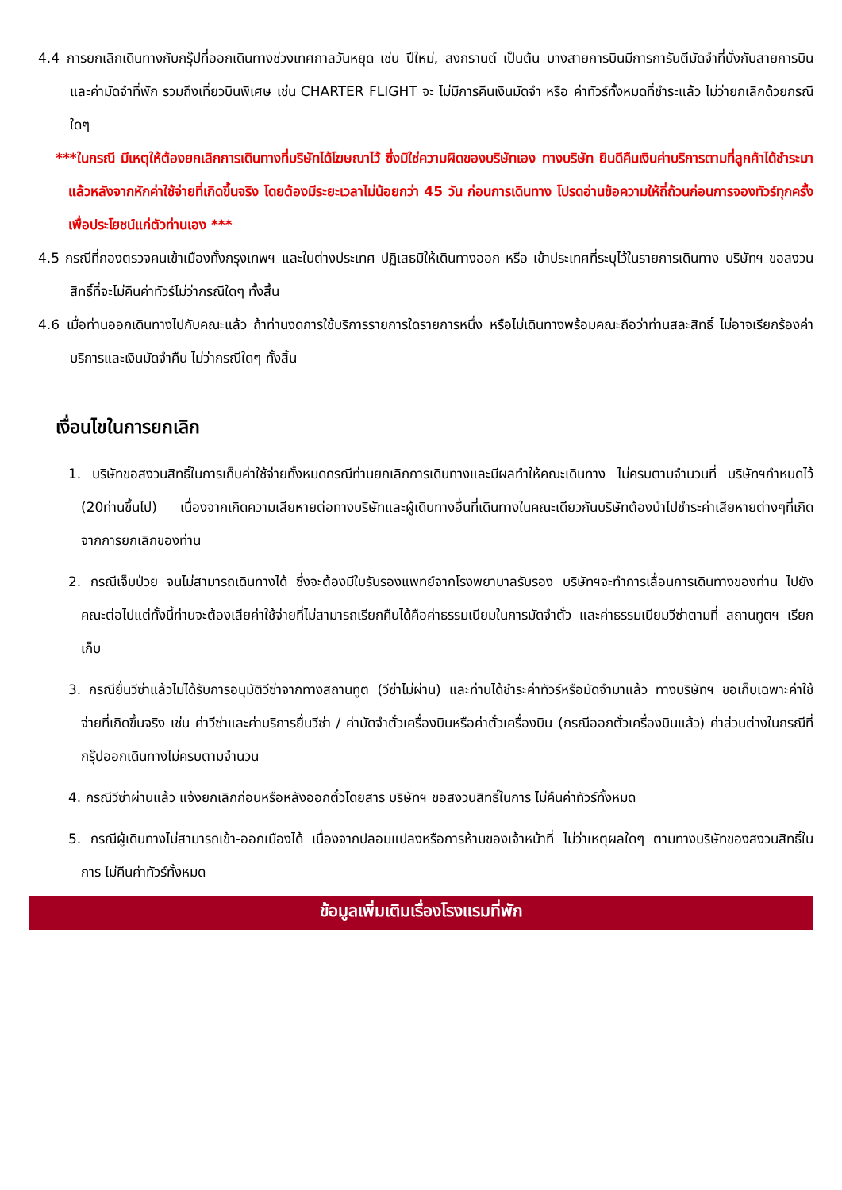4.4 การยกเลิกเดินทางกับกรุ๊ปที่ออกเดินทางช่วงเทศกาลวันหยุด เช่น ปีใหม่, สงกรานต์ เป็นต้น บางสายการบินมีการการันตีมัดจำที่นั่งกับสายการบินและค่ามัดจำที่พัก รวมถึงเที่ยวบินพิเศษ เช่น CHARTER FLIGHT จะ ไม่มีการคืนเงินมัดจำ หรือ ค่าทัวร์ทั้งหมดที่ชำระแล้ว ไม่ว่ายกเลิกด้วยกรณีใดๆ
***ในกรณี มีเหตุให้ต้องยกเลิกการเดินทางที่บริษัทได้โฆษณาไว้ ซึ่งมิใช่ความผิดของบริษัทเอง ทางบริษัท ยินดีคืนเงินค่าบริการตามที่ลูกค้าได้ชำระมาแล้วหลังจากหักค่าใช้จ่ายที่เกิดขึ้นจริง โดยต้องมีระยะเวลาไม่น้อยกว่า 45 วัน ก่อนการเดินทาง โปรดอ่านข้อความให้ถี่ถ้วนก่อนการจองทัวร์ทุกครั้ง เพื่อประโยชน์แก่ตัวท่านเอง ***
4.5 กรณีที่กองตรวจคนเข้าเมืองทั้งกรุงเทพฯ และในต่างประเทศ ปฏิเสธมิให้เดินทางออก หรือ เข้าประเทศที่ระบุไว้ในรายการเดินทาง บริษัทฯ ขอสงวนสิทธิ์ที่จะไม่คืนค่าทัวร์ไม่ว่ากรณีใดๆ ทั้งสิ้น
4.6 เมื่อท่านออกเดินทางไปกับคณะแล้ว ถ้าท่านงดการใช้บริการรายการใดรายการหนึ่ง หรือไม่เดินทางพร้อมคณะถือว่าท่านสละสิทธิ์ ไม่อาจเรียกร้องค่าบริการและเงินมัดจำคืน ไม่ว่ากรณีใดๆ ทั้งสิ้น
เงื่อนไขในการยกเลิก
1. บริษัทขอสงวนสิทธิ์ในการเก็บค่าใช้จ่ายทั้งหมดกรณีท่านยกเลิกการเดินทางและมีผลทำให้คณะเดินทาง ไม่ครบตามจำนวนที่ บริษัทฯกำหนดไว้ (20ท่านขึ้นไป) เนื่องจากเกิดความเสียหายต่อทางบริษัทและผู้เดินทางอื่นที่เดินทางในคณะเดียวกันบริษัทต้องนำไปชำระค่าเสียหายต่างๆที่เกิดจากการยกเลิกของท่าน
2. กรณีเจ็บป่วย จนไม่สามารถเดินทางได้ ซึ่งจะต้องมีใบรับรองแพทย์จากโรงพยาบาลรับรอง บริษัทฯจะทำการเลื่อนการเดินทางของท่าน ไปยังคณะต่อไปแต่ทั้งนี้ท่านจะต้องเสียค่าใช้จ่ายที่ไม่สามารถเรียกคืนได้คือค่าธรรมเนียมในการมัดจำตั๋ว และค่าธรรมเนียมวีซ่าตามที่ สถานทูตฯ เรียกเก็บ
3. กรณียื่นวีซ่าแล้วไม่ได้รับการอนุมัติวีซ่าจากทางสถานทูต (วีซ่าไม่ผ่าน) และท่านได้ชำระค่าทัวร์หรือมัดจำมาแล้ว ทางบริษัทฯ ขอเก็บเฉพาะค่าใช้จ่ายที่เกิดขึ้นจริง เช่น ค่าวีซ่าและค่าบริการยื่นวีซ่า / ค่ามัดจำตั๋วเครื่องบินหรือค่าตั๋วเครื่องบิน (กรณีออกตั๋วเครื่องบินแล้ว) ค่าส่วนต่างในกรณีที่กรุ๊ปออกเดินทางไม่ครบตามจำนวน
4. กรณีวีซ่าผ่านแล้ว แจ้งยกเลิกก่อนหรือหลังออกตั๋วโดยสาร บริษัทฯ ขอสงวนสิทธิ์ในการ ไม่คืนค่าทัวร์ทั้งหมด
5. กรณีผู้เดินทางไม่สามารถเข้า-ออกเมืองได้ เนื่องจากปลอมแปลงหรือการห้ามของเจ้าหน้าที่ ไม่ว่าเหตุผลใดๆ ตามทางบริษัทของสงวนสิทธิ์ในการ ไม่คืนค่าทัวร์ทั้งหมด
ข้อมูลเพิ่มเติมเรื่องโรงแรมที่พัก